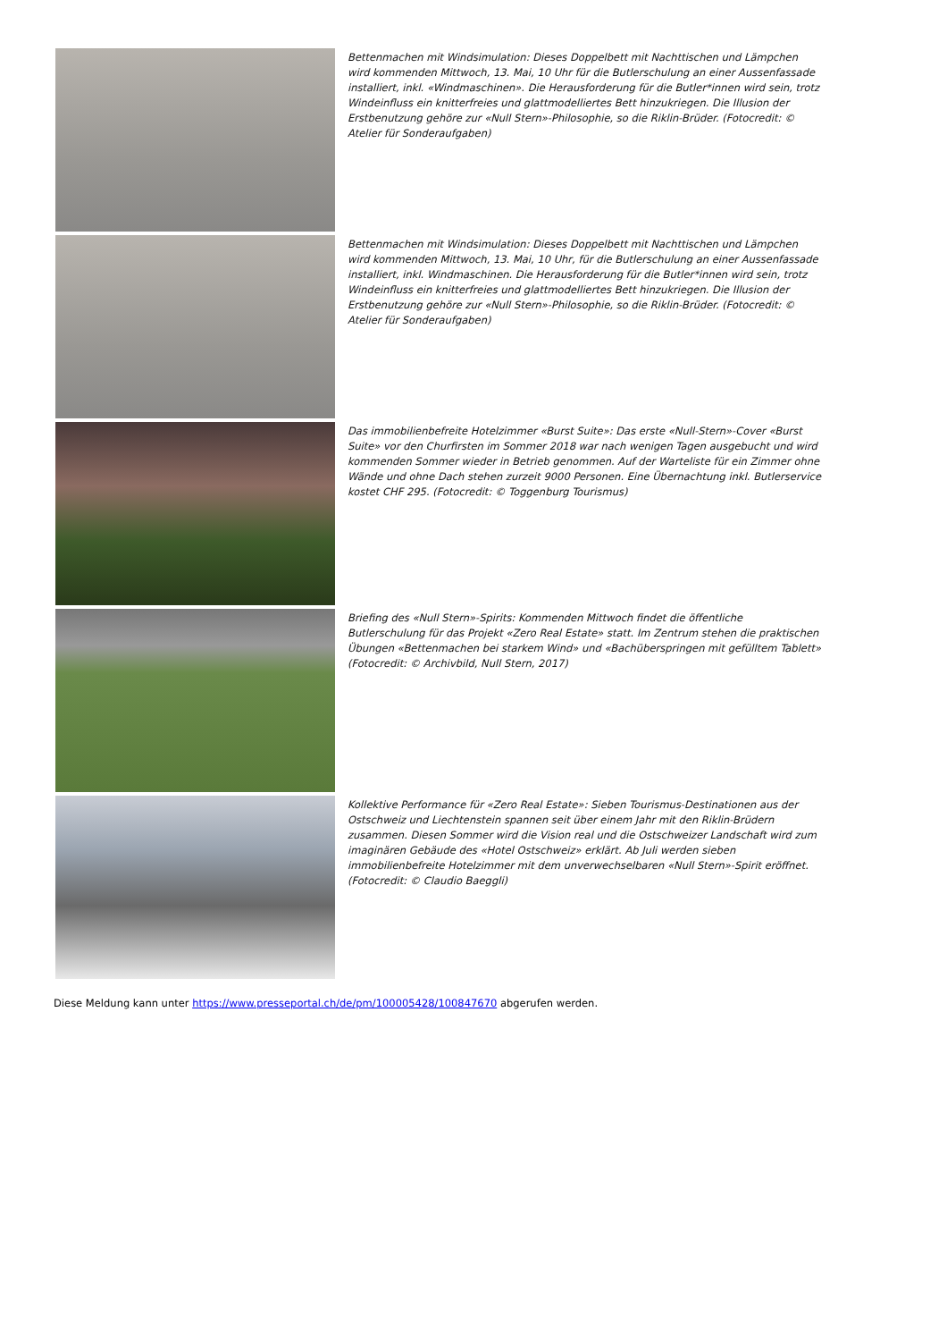Bettenmachen mit Windsimulation: Dieses Doppelbett mit Nachttischen und Lämpchen wird kommenden Mittwoch, 13. Mai, 10 Uhr für die Butlerschulung an einer Aussenfassade installiert, inkl. «Windmaschinen». Die Herausforderung für die Butler*innen wird sein, trotz Windeinfluss ein knitterfreies und glattmodelliertes Bett hinzukriegen. Die Illusion der Erstbenutzung gehöre zur «Null Stern»-Philosophie, so die Riklin-Brüder. (Fotocredit: © Atelier für Sonderaufgaben)
Bettenmachen mit Windsimulation: Dieses Doppelbett mit Nachttischen und Lämpchen wird kommenden Mittwoch, 13. Mai, 10 Uhr, für die Butlerschulung an einer Aussenfassade installiert, inkl. Windmaschinen. Die Herausforderung für die Butler*innen wird sein, trotz Windeinfluss ein knitterfreies und glattmodelliertes Bett hinzukriegen. Die Illusion der Erstbenutzung gehöre zur «Null Stern»-Philosophie, so die Riklin-Brüder. (Fotocredit: © Atelier für Sonderaufgaben)
Das immobilienbefreite Hotelzimmer «Burst Suite»: Das erste «Null-Stern»-Cover «Burst Suite» vor den Churfirsten im Sommer 2018 war nach wenigen Tagen ausgebucht und wird kommenden Sommer wieder in Betrieb genommen. Auf der Warteliste für ein Zimmer ohne Wände und ohne Dach stehen zurzeit 9000 Personen. Eine Übernachtung inkl. Butlerservice kostet CHF 295. (Fotocredit: © Toggenburg Tourismus)
Briefing des «Null Stern»-Spirits: Kommenden Mittwoch findet die öffentliche Butlerschulung für das Projekt «Zero Real Estate» statt. Im Zentrum stehen die praktischen Übungen «Bettenmachen bei starkem Wind» und «Bachüberspringen mit gefülltem Tablett» (Fotocredit: © Archivbild, Null Stern, 2017)
Kollektive Performance für «Zero Real Estate»: Sieben Tourismus-Destinationen aus der Ostschweiz und Liechtenstein spannen seit über einem Jahr mit den Riklin-Brüdern zusammen. Diesen Sommer wird die Vision real und die Ostschweizer Landschaft wird zum imaginären Gebäude des «Hotel Ostschweiz» erklärt. Ab Juli werden sieben immobilienbefreite Hotelzimmer mit dem unverwechselbaren «Null Stern»-Spirit eröffnet. (Fotocredit: © Claudio Baeggli)
Diese Meldung kann unter https://www.presseportal.ch/de/pm/100005428/100847670 abgerufen werden.